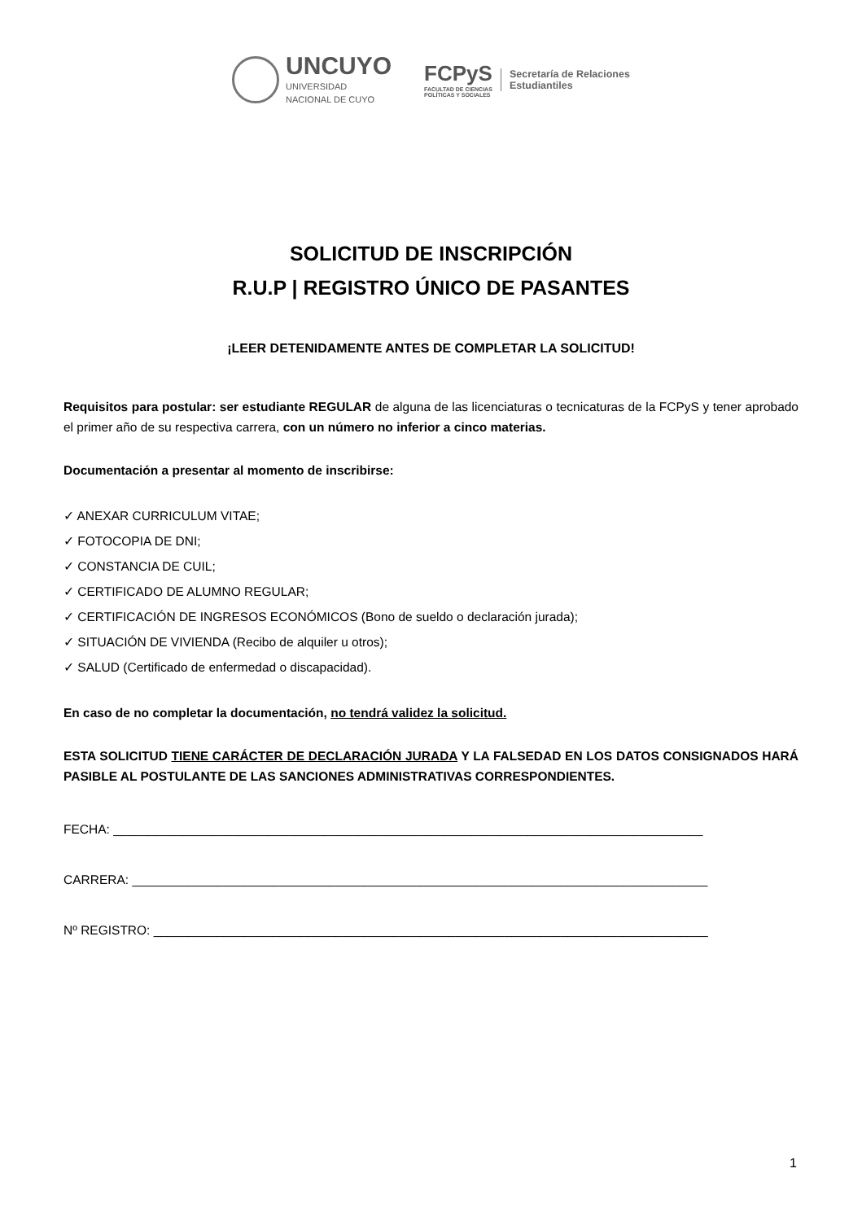UNCUYO
UNIVERSIDAD
NACIONAL DE CUYO
FCPyS
FACULTAD DE CIENCIAS
POLÍTICAS Y SOCIALES
Secretaría de Relaciones
Estudiantiles
SOLICITUD DE INSCRIPCIÓN
R.U.P | REGISTRO ÚNICO DE PASANTES
¡LEER DETENIDAMENTE ANTES DE COMPLETAR LA SOLICITUD!
Requisitos para postular: ser estudiante REGULAR de alguna de las licenciaturas o tecnicaturas de la FCPyS y tener aprobado el primer año de su respectiva carrera, con un número no inferior a cinco materias.
Documentación a presentar al momento de inscribirse:
✓ ANEXAR CURRICULUM VITAE;
✓ FOTOCOPIA DE DNI;
✓ CONSTANCIA DE CUIL;
✓ CERTIFICADO DE ALUMNO REGULAR;
✓ CERTIFICACIÓN DE INGRESOS ECONÓMICOS (Bono de sueldo o declaración jurada);
✓ SITUACIÓN DE VIVIENDA (Recibo de alquiler u otros);
✓ SALUD (Certificado de enfermedad o discapacidad).
En caso de no completar la documentación, no tendrá validez la solicitud.
ESTA SOLICITUD TIENE CARÁCTER DE DECLARACIÓN JURADA Y LA FALSEDAD EN LOS DATOS CONSIGNADOS HARÁ PASIBLE AL POSTULANTE DE LAS SANCIONES ADMINISTRATIVAS CORRESPONDIENTES.
FECHA: ____________________________________________________________________________________
CARRERA: __________________________________________________________________________________
Nº REGISTRO: _______________________________________________________________________________
1